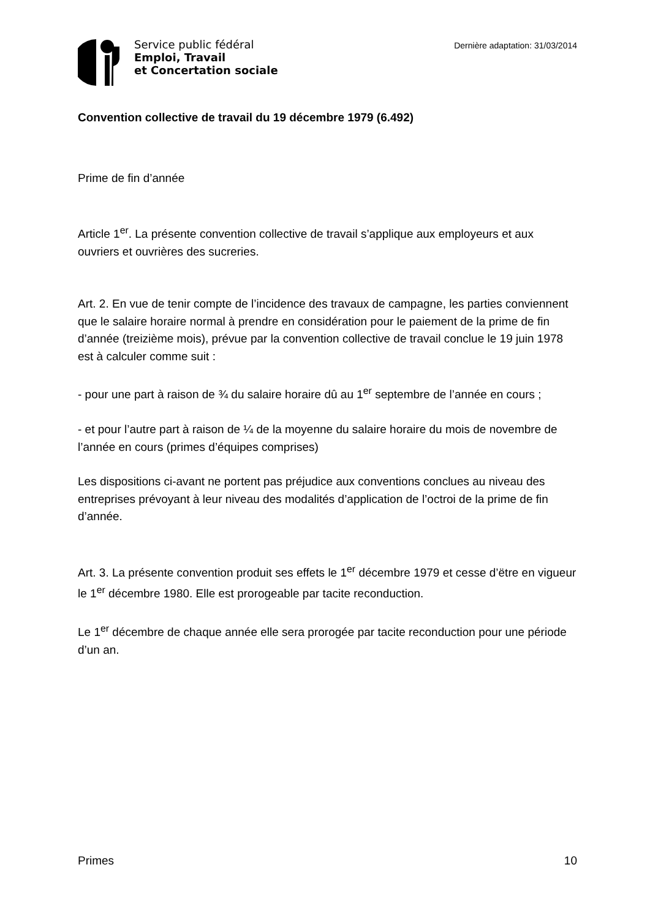Service public fédéral
Emploi, Travail
et Concertation sociale
Dernière adaptation: 31/03/2014
Convention collective de travail du 19 décembre 1979 (6.492)
Prime de fin d’année
Article 1<sup>er</sup>. La présente convention collective de travail s’applique aux employeurs et aux ouvriers et ouvrières des sucreries.
Art. 2. En vue de tenir compte de l’incidence des travaux de campagne, les parties conviennent que le salaire horaire normal à prendre en considération pour le paiement de la prime de fin d’année (treizième mois), prévue par la convention collective de travail conclue le 19 juin 1978 est à calculer comme suit :
- pour une part à raison de ¾ du salaire horaire dû au 1<sup>er</sup> septembre de l’année en cours ;
- et pour l’autre part à raison de ¼ de la moyenne du salaire horaire du mois de novembre de l’année en cours (primes d’équipes comprises)
Les dispositions ci-avant ne portent pas préjudice aux conventions conclues au niveau des entreprises prévoyant à leur niveau des modalités d’application de l’octroi de la prime de fin d’année.
Art. 3. La présente convention produit ses effets le 1<sup>er</sup> décembre 1979 et cesse d’ëtre en vigueur le 1<sup>er</sup> décembre 1980. Elle est prorogeable par tacite reconduction.
Le 1<sup>er</sup> décembre de chaque année elle sera prorogée par tacite reconduction pour une période d’un an.
Primes 10